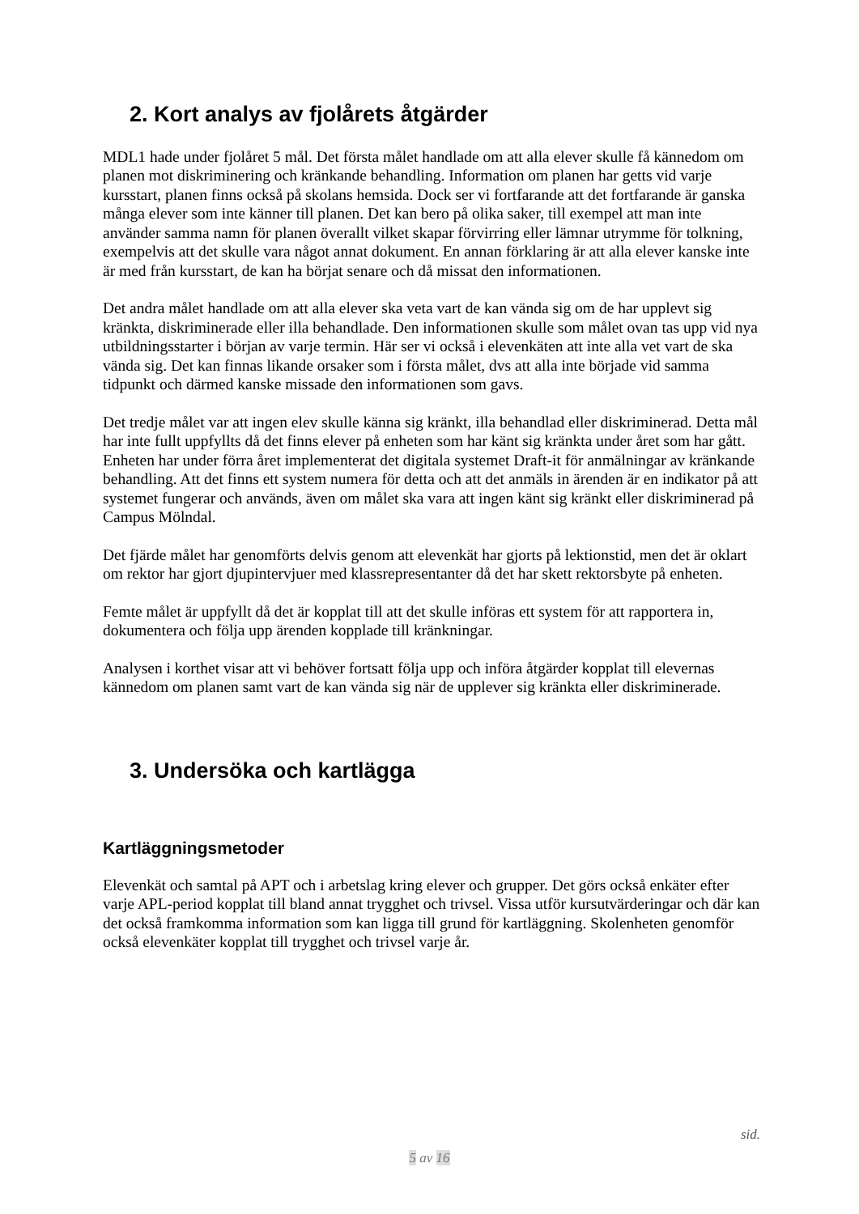2. Kort analys av fjolårets åtgärder
MDL1 hade under fjolåret 5 mål. Det första målet handlade om att alla elever skulle få kännedom om planen mot diskriminering och kränkande behandling. Information om planen har getts vid varje kursstart, planen finns också på skolans hemsida. Dock ser vi fortfarande att det fortfarande är ganska många elever som inte känner till planen. Det kan bero på olika saker, till exempel att man inte använder samma namn för planen överallt vilket skapar förvirring eller lämnar utrymme för tolkning, exempelvis att det skulle vara något annat dokument. En annan förklaring är att alla elever kanske inte är med från kursstart, de kan ha börjat senare och då missat den informationen.
Det andra målet handlade om att alla elever ska veta vart de kan vända sig om de har upplevt sig kränkta, diskriminerade eller illa behandlade. Den informationen skulle som målet ovan tas upp vid nya utbildningsstarter i början av varje termin. Här ser vi också i elevenkäten att inte alla vet vart de ska vända sig. Det kan finnas likande orsaker som i första målet, dvs att alla inte började vid samma tidpunkt och därmed kanske missade den informationen som gavs.
Det tredje målet var att ingen elev skulle känna sig kränkt, illa behandlad eller diskriminerad. Detta mål har inte fullt uppfyllts då det finns elever på enheten som har känt sig kränkta under året som har gått. Enheten har under förra året implementerat det digitala systemet Draft-it för anmälningar av kränkande behandling. Att det finns ett system numera för detta och att det anmäls in ärenden är en indikator på att systemet fungerar och används, även om målet ska vara att ingen känt sig kränkt eller diskriminerad på Campus Mölndal.
Det fjärde målet har genomförts delvis genom att elevenkät har gjorts på lektionstid, men det är oklart om rektor har gjort djupintervjuer med klassrepresentanter då det har skett rektorsbyte på enheten.
Femte målet är uppfyllt då det är kopplat till att det skulle införas ett system för att rapportera in, dokumentera och följa upp ärenden kopplade till kränkningar.
Analysen i korthet visar att vi behöver fortsatt följa upp och införa åtgärder kopplat till elevernas kännedom om planen samt vart de kan vända sig när de upplever sig kränkta eller diskriminerade.
3. Undersöka och kartlägga
Kartläggningsmetoder
Elevenkät och samtal på APT och i arbetslag kring elever och grupper. Det görs också enkäter efter varje APL-period kopplat till bland annat trygghet och trivsel. Vissa utför kursutvärderingar och där kan det också framkomma information som kan ligga till grund för kartläggning. Skolenheten genomför också elevenkäter kopplat till trygghet och trivsel varje år.
sid.
5 av 16